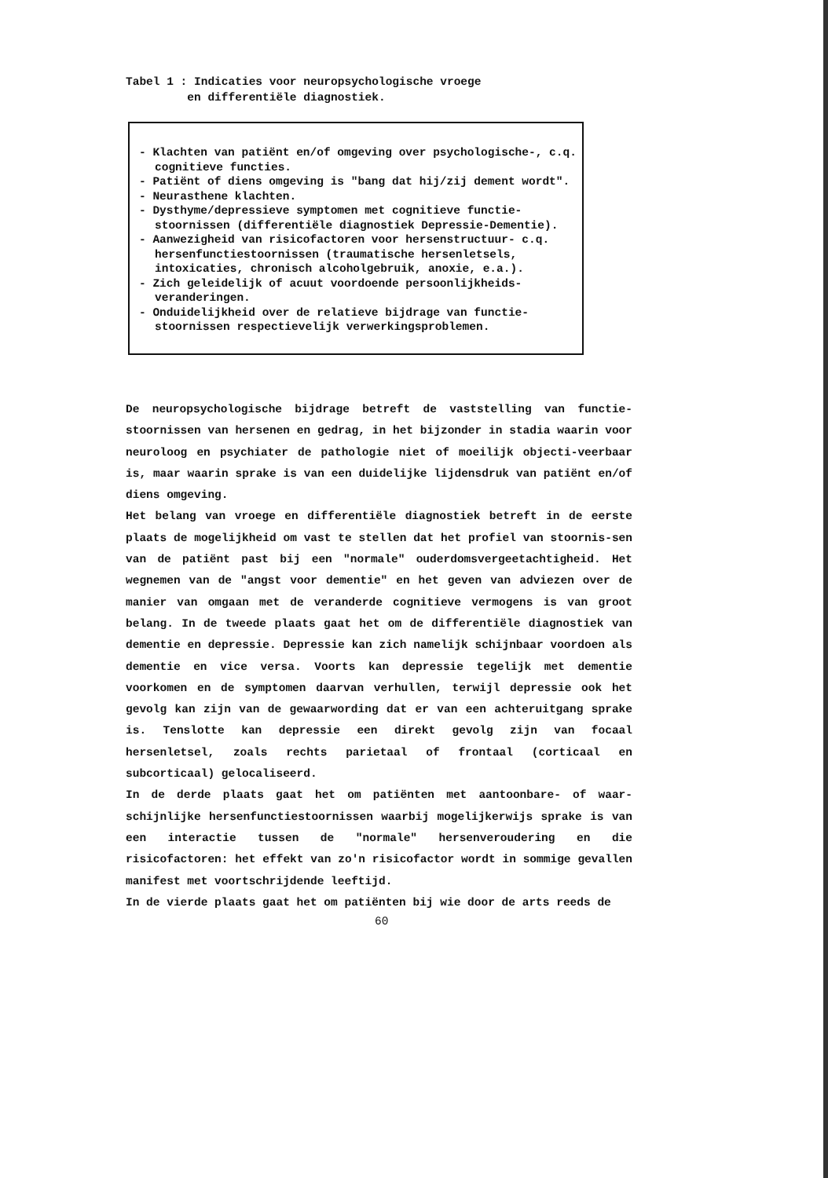Tabel 1 : Indicaties voor neuropsychologische vroege
en differentiële diagnostiek.
- Klachten van patiënt en/of omgeving over psychologische-, c.q. cognitieve functies.
- Patiënt of diens omgeving is "bang dat hij/zij dement wordt".
- Neurasthene klachten.
- Dysthyme/depressieve symptomen met cognitieve functie-stoornissen (differentiële diagnostiek Depressie-Dementie).
- Aanwezigheid van risicofactoren voor hersenstructuur- c.q. hersenfunctiestoornissen (traumatische hersenletsels, intoxicaties, chronisch alcoholgebruik, anoxie, e.a.).
- Zich geleidelijk of acuut voordoende persoonlijkheids-veranderingen.
- Onduidelijkheid over de relatieve bijdrage van functie-stoornissen respectievelijk verwerkingsproblemen.
De neuropsychologische bijdrage betreft de vaststelling van functie-stoornissen van hersenen en gedrag, in het bijzonder in stadia waarin voor neuroloog en psychiater de pathologie niet of moeilijk objecti-veerbaar is, maar waarin sprake is van een duidelijke lijdensdruk van patiënt en/of diens omgeving.
Het belang van vroege en differentiële diagnostiek betreft in de eerste plaats de mogelijkheid om vast te stellen dat het profiel van stoornis-sen van de patiënt past bij een "normale" ouderdomsvergeetachtigheid. Het wegnemen van de "angst voor dementie" en het geven van adviezen over de manier van omgaan met de veranderde cognitieve vermogens is van groot belang. In de tweede plaats gaat het om de differentiële diagnostiek van dementie en depressie. Depressie kan zich namelijk schijnbaar voordoen als dementie en vice versa. Voorts kan depressie tegelijk met dementie voorkomen en de symptomen daarvan verhullen, terwijl depressie ook het gevolg kan zijn van de gewaarwording dat er van een achteruitgang sprake is. Tenslotte kan depressie een direkt gevolg zijn van focaal hersenletsel, zoals rechts parietaal of frontaal (corticaal en subcorticaal) gelocaliseerd.
In de derde plaats gaat het om patiënten met aantoonbare- of waar-schijnlijke hersenfunctiestoornissen waarbij mogelijkerwijs sprake is van een interactie tussen de "normale" hersenveroudering en die risicofactoren: het effekt van zo'n risicofactor wordt in sommige gevallen manifest met voortschrijdende leeftijd.
In de vierde plaats gaat het om patiënten bij wie door de arts reeds de
60